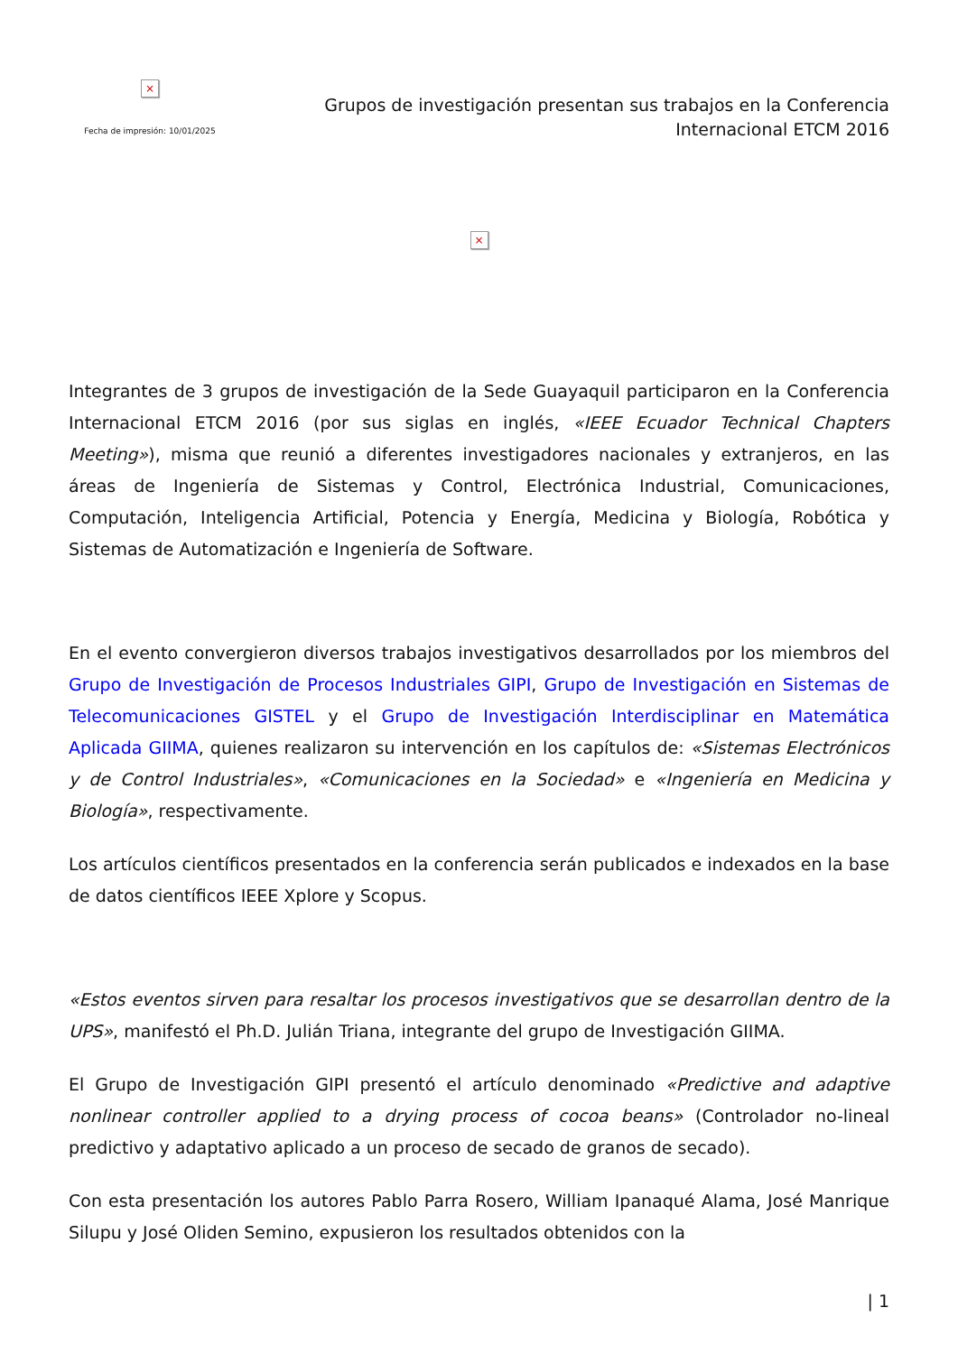×
Fecha de impresión: 10/01/2025
Grupos de investigación presentan sus trabajos en la Conferencia
Internacional ETCM 2016
×
Integrantes de 3 grupos de investigación de la Sede Guayaquil participaron en la Conferencia Internacional ETCM 2016 (por sus siglas en inglés, «IEEE Ecuador Technical Chapters Meeting»), misma que reunió a diferentes investigadores nacionales y extranjeros, en las áreas de Ingeniería de Sistemas y Control, Electrónica Industrial, Comunicaciones, Computación, Inteligencia Artificial, Potencia y Energía, Medicina y Biología, Robótica y Sistemas de Automatización e Ingeniería de Software.
En el evento convergieron diversos trabajos investigativos desarrollados por los miembros del Grupo de Investigación de Procesos Industriales GIPI, Grupo de Investigación en Sistemas de Telecomunicaciones GISTEL y el Grupo de Investigación Interdisciplinar en Matemática Aplicada GIIMA, quienes realizaron su intervención en los capítulos de: «Sistemas Electrónicos y de Control Industriales», «Comunicaciones en la Sociedad» e «Ingeniería en Medicina y Biología», respectivamente.
Los artículos científicos presentados en la conferencia serán publicados e indexados en la base de datos científicos IEEE Xplore y Scopus.
«Estos eventos sirven para resaltar los procesos investigativos que se desarrollan dentro de la UPS», manifestó el Ph.D. Julián Triana, integrante del grupo de Investigación GIIMA.
El Grupo de Investigación GIPI presentó el artículo denominado «Predictive and adaptive nonlinear controller applied to a drying process of cocoa beans» (Controlador no-lineal predictivo y adaptativo aplicado a un proceso de secado de granos de secado).
Con esta presentación los autores Pablo Parra Rosero, William Ipanaqué Alama, José Manrique Silupu y José Oliden Semino, expusieron los resultados obtenidos con la
| 1